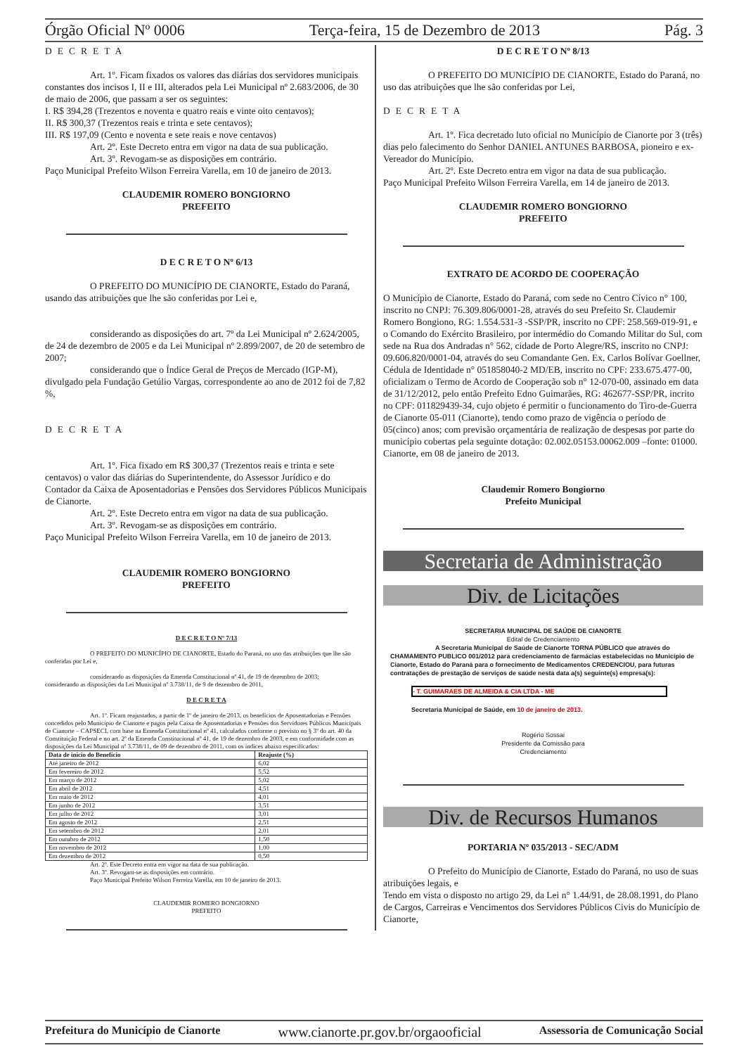Órgão Oficial Nº 0006 Terça-feira, 15 de Dezembro de 2013 Pág. 3
DECRETA
Art. 1º. Ficam fixados os valores das diárias dos servidores municipais constantes dos incisos I, II e III, alterados pela Lei Municipal nº 2.683/2006, de 30 de maio de 2006, que passam a ser os seguintes:
I. R$ 394,28 (Trezentos e noventa e quatro reais e vinte oito centavos);
II. R$ 300,37 (Trezentos reais e trinta e sete centavos);
III. R$ 197,09 (Cento e noventa e sete reais e nove centavos)
Art. 2º. Este Decreto entra em vigor na data de sua publicação.
Art. 3º. Revogam-se as disposições em contrário.
Paço Municipal Prefeito Wilson Ferreira Varella, em 10 de janeiro de 2013.
CLAUDEMIR ROMERO BONGIORNO
PREFEITO
D E C R E T O Nº 6/13
O PREFEITO DO MUNICÍPIO DE CIANORTE, Estado do Paraná, usando das atribuições que lhe são conferidas por Lei e,
considerando as disposições do art. 7º da Lei Municipal nº 2.624/2005, de 24 de dezembro de 2005 e da Lei Municipal nº 2.899/2007, de 20 de setembro de 2007;
considerando que o Índice Geral de Preços de Mercado (IGP-M), divulgado pela Fundação Getúlio Vargas, correspondente ao ano de 2012 foi de 7,82 %,
DECRETA
Art. 1º. Fica fixado em R$ 300,37 (Trezentos reais e trinta e sete centavos) o valor das diárias do Superintendente, do Assessor Jurídico e do Contador da Caixa de Aposentadorias e Pensões dos Servidores Públicos Municipais de Cianorte.
Art. 2º. Este Decreto entra em vigor na data de sua publicação.
Art. 3º. Revogam-se as disposições em contrário.
Paço Municipal Prefeito Wilson Ferreira Varella, em 10 de janeiro de 2013.
CLAUDEMIR ROMERO BONGIORNO
PREFEITO
D E C R E T O Nº 7/13
O PREFEITO DO MUNICÍPIO DE CIANORTE, Estado do Paraná, no uso das atribuições que lhe são conferidas por Lei e,
considerando as disposições da Emenda Constitucional nº 41, de 19 de dezembro de 2003;
considerando as disposições da Lei Municipal nº 3.738/11, de 9 de dezembro de 2011,
D E C R E T A
Art. 1º. Ficam reajustados, a partir de 1º de janeiro de 2013, os benefícios de Aposentadorias e Pensões concedidos pelo Município de Cianorte e pagos pela Caixa de Aposentadorias e Pensões dos Servidores Públicos Municipais de Cianorte – CAPSECI, com base na Emenda Constitucional nº 41, calculados conforme o previsto no § 3º do art. 40 da Constituição Federal e no art. 2º da Emenda Constitucional nº 41, de 19 de dezembro de 2003, e em conformidade com as disposições da Lei Municipal nº 3.738/11, de 09 de dezembro de 2011, com os índices abaixo especificados:
| Data de início do Benefício | Reajuste (%) |
| --- | --- |
| Até janeiro de 2012 | 6,02 |
| Em fevereiro de 2012 | 5,52 |
| Em março de 2012 | 5,02 |
| Em abril de 2012 | 4,51 |
| Em maio de 2012 | 4,01 |
| Em junho de 2012 | 3,51 |
| Em julho de 2012 | 3,01 |
| Em agosto de 2012 | 2,51 |
| Em setembro de 2012 | 2,01 |
| Em outubro de 2012 | 1,50 |
| Em novembro de 2012 | 1,00 |
| Em dezembro de 2012 | 0,50 |
Art. 2º. Este Decreto entra em vigor na data de sua publicação.
Art. 3º. Revogam-se as disposições em contrário.
Paço Municipal Prefeito Wilson Ferreira Varella, em 10 de janeiro de 2013.
CLAUDEMIR ROMERO BONGIORNO
PREFEITO
D E C R E T O Nº 8/13
O PREFEITO DO MUNICÍPIO DE CIANORTE, Estado do Paraná, no uso das atribuições que lhe são conferidas por Lei,
DECRETA
Art. 1º. Fica decretado luto oficial no Município de Cianorte por 3 (três) dias pelo falecimento do Senhor DANIEL ANTUNES BARBOSA, pioneiro e ex-Vereador do Município.
Art. 2º. Este Decreto entra em vigor na data de sua publicação.
Paço Municipal Prefeito Wilson Ferreira Varella, em 14 de janeiro de 2013.
CLAUDEMIR ROMERO BONGIORNO
PREFEITO
EXTRATO DE ACORDO DE COOPERAÇÃO
O Município de Cianorte, Estado do Paraná, com sede no Centro Cívico n° 100, inscrito no CNPJ: 76.309.806/0001-28, através do seu Prefeito Sr. Claudemir Romero Bongiono, RG: 1.554.531-3 -SSP/PR, inscrito no CPF: 258.569-019-91, e o Comando do Exército Brasileiro, por intermédio do Comando Militar do Sul, com sede na Rua dos Andradas n° 562, cidade de Porto Alegre/RS, inscrito no CNPJ: 09.606.820/0001-04, através do seu Comandante Gen. Ex. Carlos Bolívar Goellner, Cédula de Identidade n° 051858040-2 MD/EB, inscrito no CPF: 233.675.477-00, oficializam o Termo de Acordo de Cooperação sob n° 12-070-00, assinado em data de 31/12/2012, pelo então Prefeito Edno Guimarães, RG: 462677-SSP/PR, incrito no CPF: 011829439-34, cujo objeto é permitir o funcionamento do Tiro-de-Guerra de Cianorte 05-011 (Cianorte), tendo como prazo de vigência o período de 05(cinco) anos; com previsão orçamentária de realização de despesas por parte do município cobertas pela seguinte dotação: 02.002.05153.00062.009 –fonte: 01000.
Cianorte, em 08 de janeiro de 2013.
Claudemir Romero Bongiorno
Prefeito Municipal
Secretaria de Administração
Div. de Licitações
SECRETARIA MUNICIPAL DE SAÚDE DE CIANORTE
Edital de Credenciamento
A Secretaria Municipal de Saúde de Cianorte TORNA PÚBLICO que através do CHAMAMENTO PUBLICO 001/2012 para credenciamento de farmácias estabelecidas no Município de Cianorte, Estado do Paraná para o fornecimento de Medicamentos CREDENCIOU, para futuras contratações de prestação de serviços de saúde nesta data a(s) seguinte(s) empresa(s):
- T. GUIMARAES DE ALMEIDA & CIA LTDA - ME
Secretaria Municipal de Saúde, em 10 de janeiro de 2013.
Rogério Sossai
Presidente da Comissão para
Credenciamento
Div. de Recursos Humanos
PORTARIA Nº 035/2013 - SEC/ADM
O Prefeito do Município de Cianorte, Estado do Paraná, no uso de suas atribuições legais, e
Tendo em vista o disposto no artigo 29, da Lei n° 1.44/91, de 28.08.1991, do Plano de Cargos, Carreiras e Vencimentos dos Servidores Públicos Civis do Município de Cianorte,
Prefeitura do Município de Cianorte www.cianorte.pr.gov.br/orgaooficial Assessoria de Comunicação Social